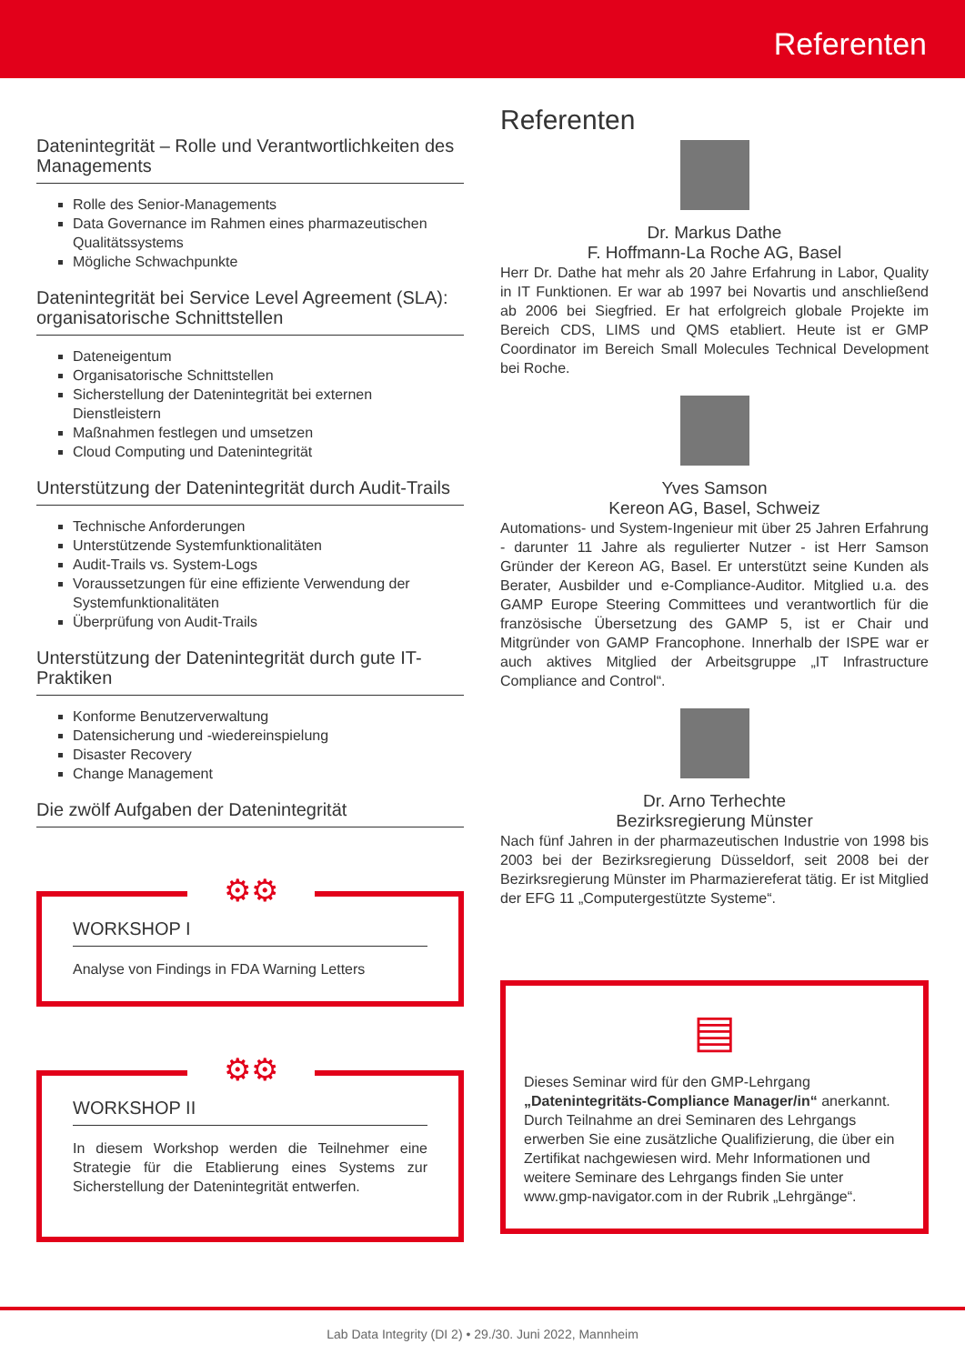Referenten
Datenintegrität – Rolle und Verantwortlichkeiten des Managements
Rolle des Senior-Managements
Data Governance im Rahmen eines pharmazeutischen Qualitätssystems
Mögliche Schwachpunkte
Datenintegrität bei Service Level Agreement (SLA): organisatorische Schnittstellen
Dateneigentum
Organisatorische Schnittstellen
Sicherstellung der Datenintegrität bei externen Dienstleistern
Maßnahmen festlegen und umsetzen
Cloud Computing und Datenintegrität
Unterstützung der Datenintegrität durch Audit-Trails
Technische Anforderungen
Unterstützende Systemfunktionalitäten
Audit-Trails vs. System-Logs
Voraussetzungen für eine effiziente Verwendung der Systemfunktionalitäten
Überprüfung von Audit-Trails
Unterstützung der Datenintegrität durch gute IT-Praktiken
Konforme Benutzerverwaltung
Datensicherung und -wiedereinspielung
Disaster Recovery
Change Management
Die zwölf Aufgaben der Datenintegrität
⚙⚙
WORKSHOP I
Analyse von Findings in FDA Warning Letters
⚙⚙
WORKSHOP II
In diesem Workshop werden die Teilnehmer eine Strategie für die Etablierung eines Systems zur Sicherstellung der Datenintegrität entwerfen.
Referenten
Dr. Markus Dathe
F. Hoffmann-La Roche AG, Basel
Herr Dr. Dathe hat mehr als 20 Jahre Erfahrung in Labor, Quality in IT Funktionen. Er war ab 1997 bei Novartis und anschließend ab 2006 bei Siegfried. Er hat erfolgreich globale Projekte im Bereich CDS, LIMS und QMS etabliert. Heute ist er GMP Coordinator im Bereich Small Molecules Technical Development bei Roche.
Yves Samson
Kereon AG, Basel, Schweiz
Automations- und System-Ingenieur mit über 25 Jahren Erfahrung - darunter 11 Jahre als regulierter Nutzer - ist Herr Samson Gründer der Kereon AG, Basel. Er unterstützt seine Kunden als Berater, Ausbilder und e-Compliance-Auditor. Mitglied u.a. des GAMP Europe Steering Committees und verantwortlich für die französische Übersetzung des GAMP 5, ist er Chair und Mitgründer von GAMP Francophone. Innerhalb der ISPE war er auch aktives Mitglied der Arbeitsgruppe „IT Infrastructure Compliance and Control“.
Dr. Arno Terhechte
Bezirksregierung Münster
Nach fünf Jahren in der pharmazeutischen Industrie von 1998 bis 2003 bei der Bezirksregierung Düsseldorf, seit 2008 bei der Bezirksregierung Münster im Pharmaziereferat tätig. Er ist Mitglied der EFG 11 „Computergestützte Systeme“.
▤
Dieses Seminar wird für den GMP-Lehrgang „Datenintegritäts-Compliance Manager/in“ anerkannt. Durch Teilnahme an drei Seminaren des Lehrgangs erwerben Sie eine zusätzliche Qualifizierung, die über ein Zertifikat nachgewiesen wird. Mehr Informationen und weitere Seminare des Lehrgangs finden Sie unter www.gmp-navigator.com in der Rubrik „Lehrgänge“.
Lab Data Integrity (DI 2) • 29./30. Juni 2022, Mannheim